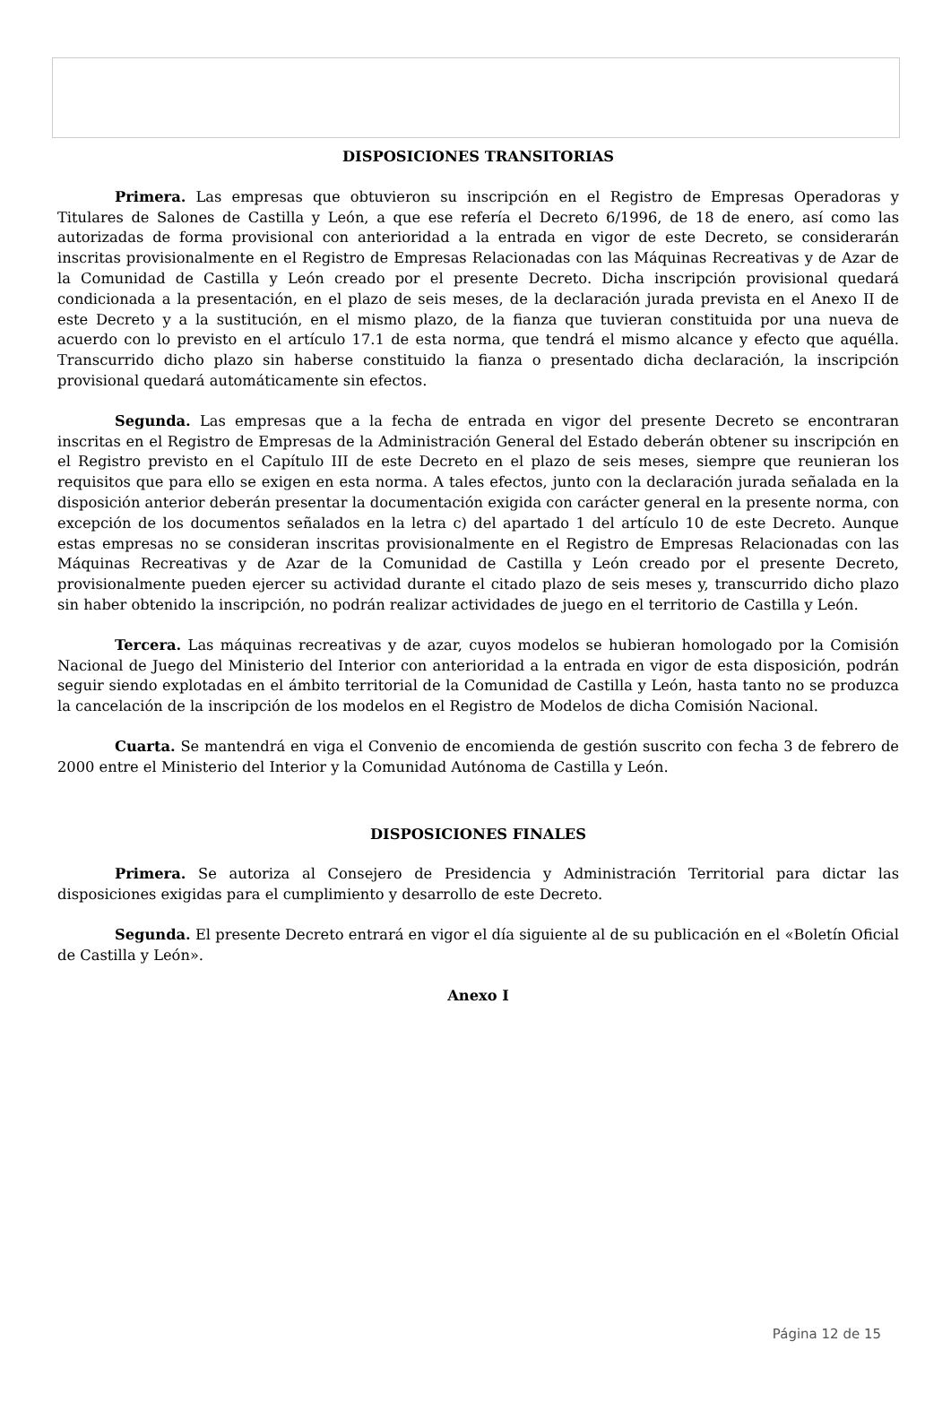DISPOSICIONES TRANSITORIAS
Primera. Las empresas que obtuvieron su inscripción en el Registro de Empresas Operadoras y Titulares de Salones de Castilla y León, a que ese refería el Decreto 6/1996, de 18 de enero, así como las autorizadas de forma provisional con anterioridad a la entrada en vigor de este Decreto, se considerarán inscritas provisionalmente en el Registro de Empresas Relacionadas con las Máquinas Recreativas y de Azar de la Comunidad de Castilla y León creado por el presente Decreto. Dicha inscripción provisional quedará condicionada a la presentación, en el plazo de seis meses, de la declaración jurada prevista en el Anexo II de este Decreto y a la sustitución, en el mismo plazo, de la fianza que tuvieran constituida por una nueva de acuerdo con lo previsto en el artículo 17.1 de esta norma, que tendrá el mismo alcance y efecto que aquélla. Transcurrido dicho plazo sin haberse constituido la fianza o presentado dicha declaración, la inscripción provisional quedará automáticamente sin efectos.
Segunda. Las empresas que a la fecha de entrada en vigor del presente Decreto se encontraran inscritas en el Registro de Empresas de la Administración General del Estado deberán obtener su inscripción en el Registro previsto en el Capítulo III de este Decreto en el plazo de seis meses, siempre que reunieran los requisitos que para ello se exigen en esta norma. A tales efectos, junto con la declaración jurada señalada en la disposición anterior deberán presentar la documentación exigida con carácter general en la presente norma, con excepción de los documentos señalados en la letra c) del apartado 1 del artículo 10 de este Decreto. Aunque estas empresas no se consideran inscritas provisionalmente en el Registro de Empresas Relacionadas con las Máquinas Recreativas y de Azar de la Comunidad de Castilla y León creado por el presente Decreto, provisionalmente pueden ejercer su actividad durante el citado plazo de seis meses y, transcurrido dicho plazo sin haber obtenido la inscripción, no podrán realizar actividades de juego en el territorio de Castilla y León.
Tercera. Las máquinas recreativas y de azar, cuyos modelos se hubieran homologado por la Comisión Nacional de Juego del Ministerio del Interior con anterioridad a la entrada en vigor de esta disposición, podrán seguir siendo explotadas en el ámbito territorial de la Comunidad de Castilla y León, hasta tanto no se produzca la cancelación de la inscripción de los modelos en el Registro de Modelos de dicha Comisión Nacional.
Cuarta. Se mantendrá en viga el Convenio de encomienda de gestión suscrito con fecha 3 de febrero de 2000 entre el Ministerio del Interior y la Comunidad Autónoma de Castilla y León.
DISPOSICIONES FINALES
Primera. Se autoriza al Consejero de Presidencia y Administración Territorial para dictar las disposiciones exigidas para el cumplimiento y desarrollo de este Decreto.
Segunda. El presente Decreto entrará en vigor el día siguiente al de su publicación en el «Boletín Oficial de Castilla y León».
Anexo I
Página 12 de 15